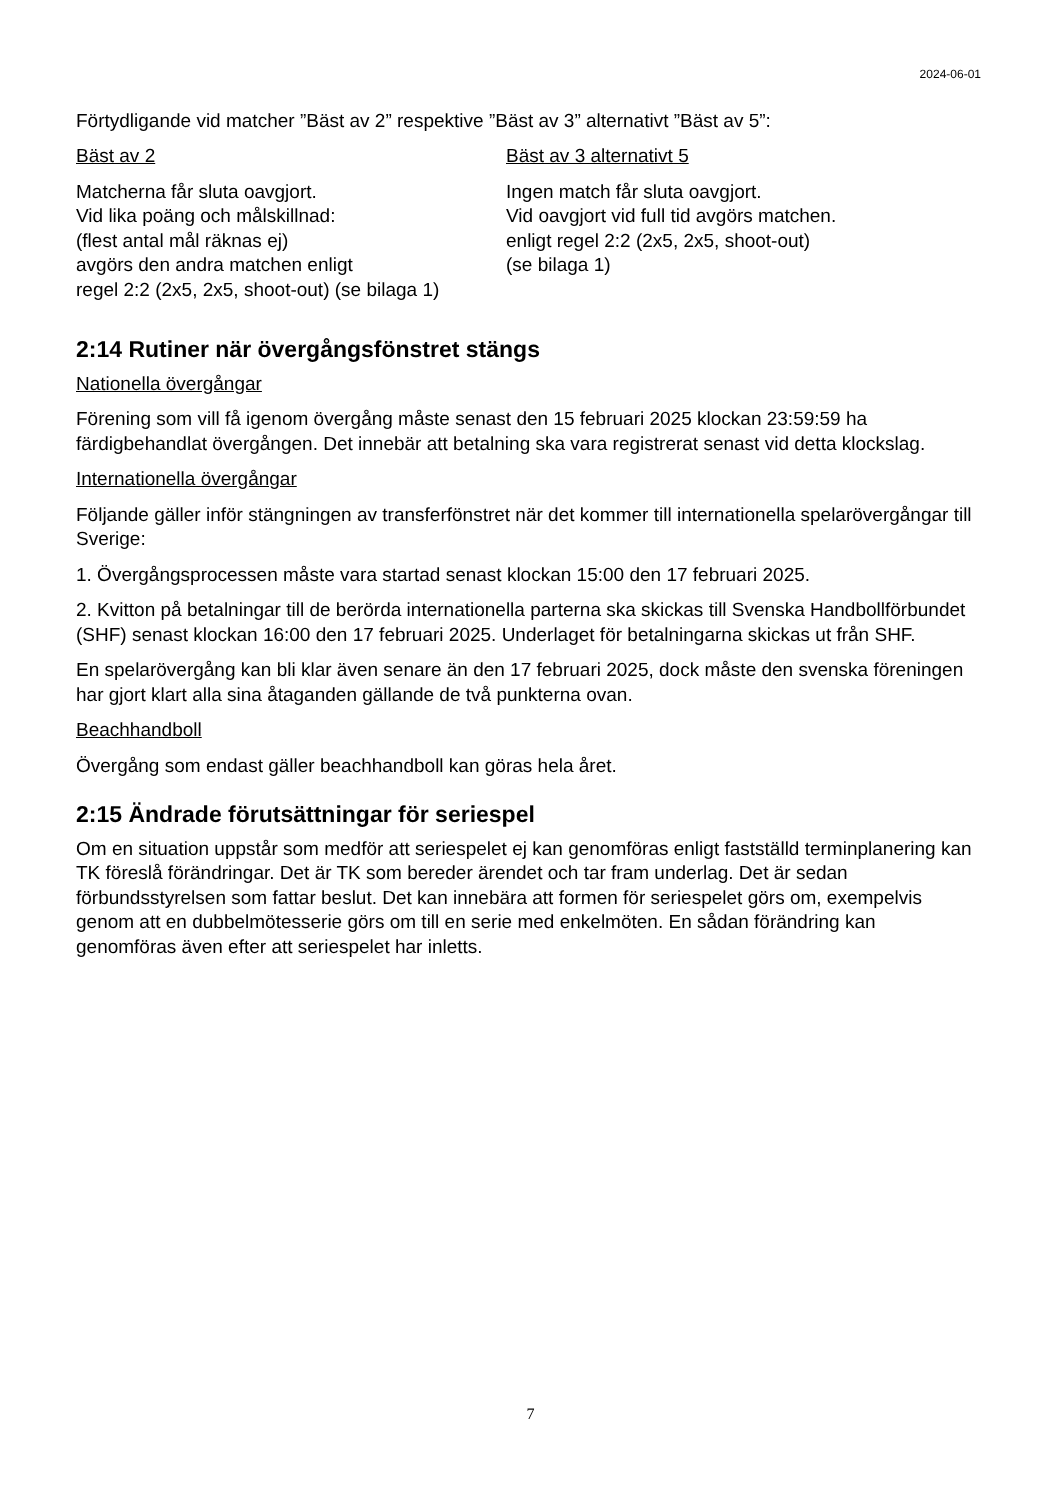2024-06-01
Förtydligande vid matcher ”Bäst av 2” respektive ”Bäst av 3” alternativt ”Bäst av 5”:
Bäst av 2
Matcherna får sluta oavgjort.
Vid lika poäng och målskillnad:
(flest antal mål räknas ej)
avgörs den andra matchen enligt
regel 2:2 (2x5, 2x5, shoot-out) (se bilaga 1)
Bäst av 3 alternativt 5
Ingen match får sluta oavgjort.
Vid oavgjort vid full tid avgörs matchen.
enligt regel 2:2 (2x5, 2x5, shoot-out)
(se bilaga 1)
2:14 Rutiner när övergångsfönstret stängs
Nationella övergångar
Förening som vill få igenom övergång måste senast den 15 februari 2025 klockan 23:59:59 ha färdigbehandlat övergången. Det innebär att betalning ska vara registrerat senast vid detta klockslag.
Internationella övergångar
Följande gäller inför stängningen av transferfönstret när det kommer till internationella spelarövergångar till Sverige:
1. Övergångsprocessen måste vara startad senast klockan 15:00 den 17 februari 2025.
2. Kvitton på betalningar till de berörda internationella parterna ska skickas till Svenska Handbollförbundet (SHF) senast klockan 16:00 den 17 februari 2025. Underlaget för betalningarna skickas ut från SHF.
En spelarövergång kan bli klar även senare än den 17 februari 2025, dock måste den svenska föreningen har gjort klart alla sina åtaganden gällande de två punkterna ovan.
Beachhandboll
Övergång som endast gäller beachhandboll kan göras hela året.
2:15 Ändrade förutsättningar för seriespel
Om en situation uppstår som medför att seriespelet ej kan genomföras enligt fastställd terminplanering kan TK föreslå förändringar. Det är TK som bereder ärendet och tar fram underlag. Det är sedan förbundsstyrelsen som fattar beslut. Det kan innebära att formen för seriespelet görs om, exempelvis genom att en dubbelmötesserie görs om till en serie med enkelmöten. En sådan förändring kan genomföras även efter att seriespelet har inletts.
7